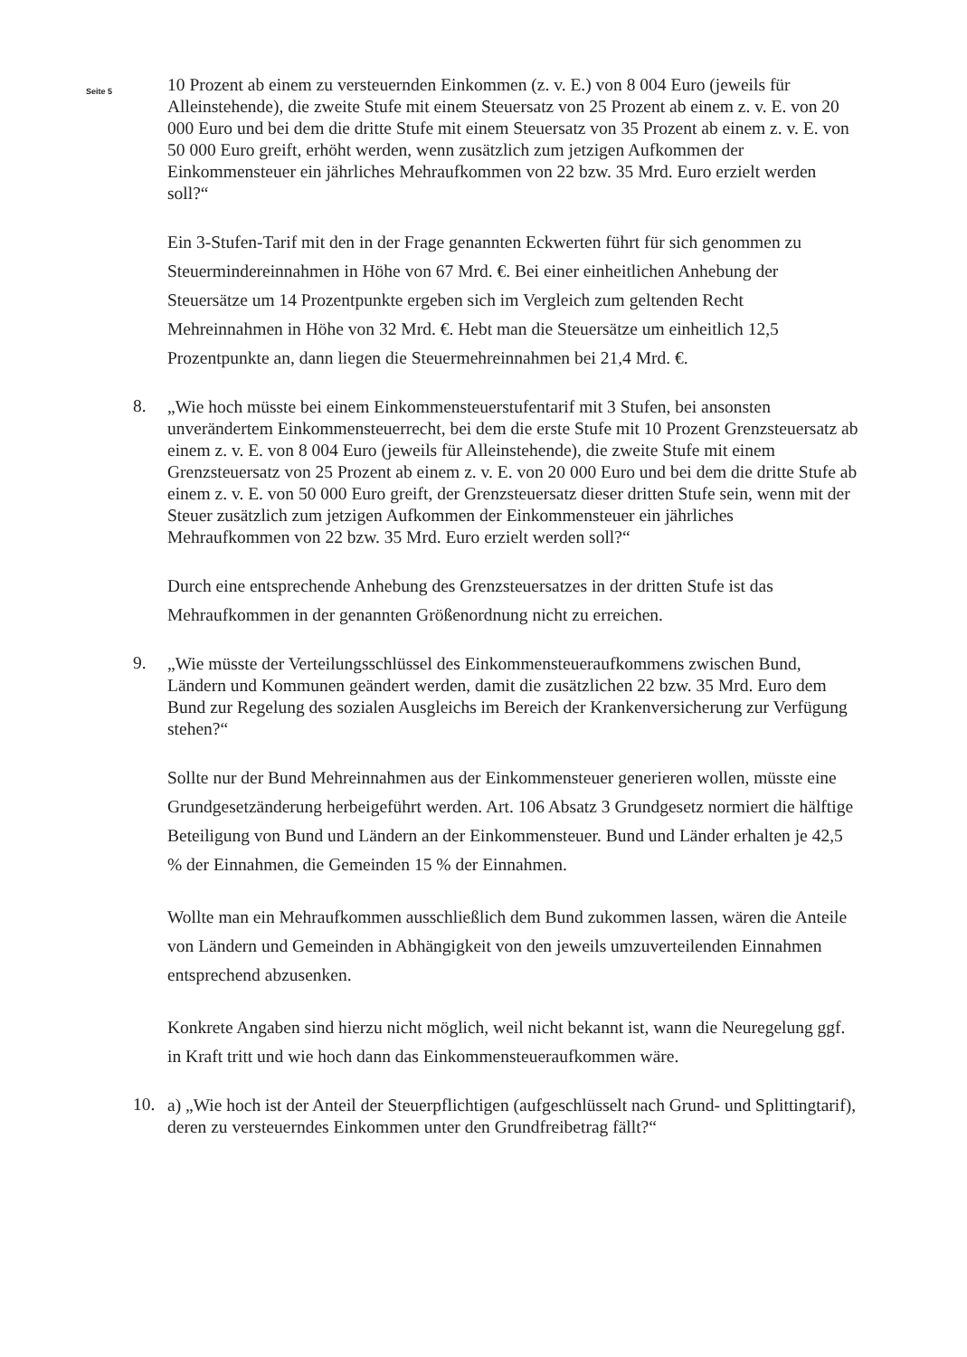Seite 5
10 Prozent ab einem zu versteuernden Einkommen (z. v. E.) von 8 004 Euro (jeweils für Alleinstehende), die zweite Stufe mit einem Steuersatz von 25 Prozent ab einem z. v. E. von 20 000 Euro und bei dem die dritte Stufe mit einem Steuersatz von 35 Prozent ab einem z. v. E. von 50 000 Euro greift, erhöht werden, wenn zusätzlich zum jetzigen Aufkommen der Einkommensteuer ein jährliches Mehraufkommen von 22 bzw. 35 Mrd. Euro erzielt werden soll?“
Ein 3-Stufen-Tarif mit den in der Frage genannten Eckwerten führt für sich genommen zu Steuermindereinnahmen in Höhe von 67 Mrd. €. Bei einer einheitlichen Anhebung der Steuersätze um 14 Prozentpunkte ergeben sich im Vergleich zum geltenden Recht Mehreinnahmen in Höhe von 32 Mrd. €. Hebt man die Steuersätze um einheitlich 12,5 Prozentpunkte an, dann liegen die Steuermehreinnahmen bei 21,4 Mrd. €.
8.
„Wie hoch müsste bei einem Einkommensteuerstufentarif mit 3 Stufen, bei ansonsten unverändertem Einkommensteuerrecht, bei dem die erste Stufe mit 10 Prozent Grenzsteuersatz ab einem z. v. E. von 8 004 Euro (jeweils für Alleinstehende), die zweite Stufe mit einem Grenzsteuersatz von 25 Prozent ab einem z. v. E. von 20 000 Euro und bei dem die dritte Stufe ab einem z. v. E. von 50 000 Euro greift, der Grenzsteuersatz dieser dritten Stufe sein, wenn mit der Steuer zusätzlich zum jetzigen Aufkommen der Einkommensteuer ein jährliches Mehraufkommen von 22 bzw. 35 Mrd. Euro erzielt werden soll?“
Durch eine entsprechende Anhebung des Grenzsteuersatzes in der dritten Stufe ist das Mehraufkommen in der genannten Größenordnung nicht zu erreichen.
9.
„Wie müsste der Verteilungsschlüssel des Einkommensteueraufkommens zwischen Bund, Ländern und Kommunen geändert werden, damit die zusätzlichen 22 bzw. 35 Mrd. Euro dem Bund zur Regelung des sozialen Ausgleichs im Bereich der Krankenversicherung zur Verfügung stehen?“
Sollte nur der Bund Mehreinnahmen aus der Einkommensteuer generieren wollen, müsste eine Grundgesetzänderung herbeigeführt werden. Art. 106 Absatz 3 Grundgesetz normiert die hälftige Beteiligung von Bund und Ländern an der Einkommensteuer. Bund und Länder erhalten je 42,5 % der Einnahmen, die Gemeinden 15 % der Einnahmen.
Wollte man ein Mehraufkommen ausschließlich dem Bund zukommen lassen, wären die Anteile von Ländern und Gemeinden in Abhängigkeit von den jeweils umzuverteilenden Einnahmen entsprechend abzusenken.
Konkrete Angaben sind hierzu nicht möglich, weil nicht bekannt ist, wann die Neuregelung ggf. in Kraft tritt und wie hoch dann das Einkommensteueraufkommen wäre.
10.
a) „Wie hoch ist der Anteil der Steuerpflichtigen (aufgeschlüsselt nach Grund- und Splittingtarif), deren zu versteuerndes Einkommen unter den Grundfreibetrag fällt?“